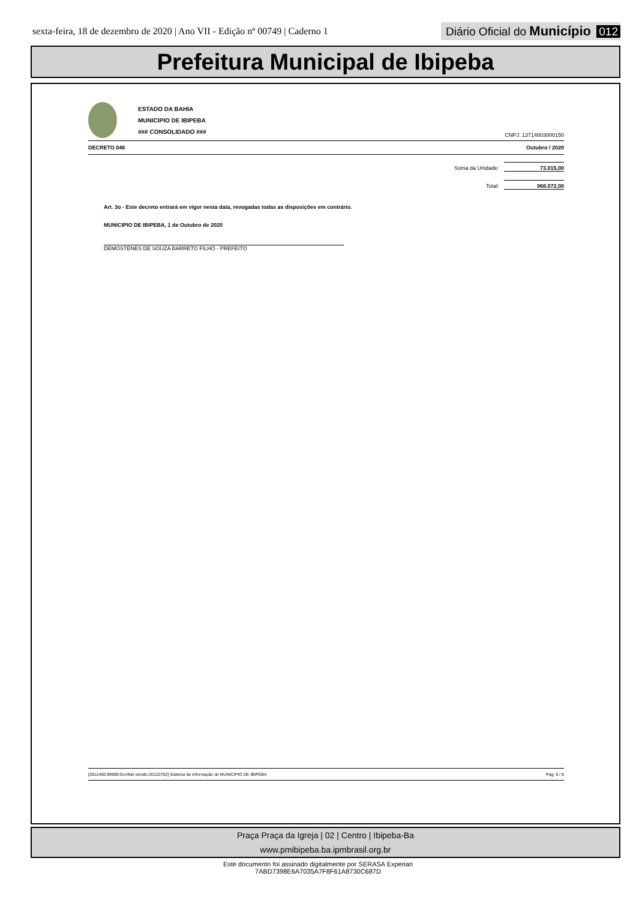sexta-feira, 18 de dezembro de 2020 | Ano VII - Edição nº 00749 | Caderno 1 Diário Oficial do Município 012
Prefeitura Municipal de Ibipeba
ESTADO DA BAHIA
MUNICIPIO DE IBIPEBA
### CONSOLIDADO ###
CNPJ: 13714803000150
DECRETO 046 Outubro / 2020
Soma da Unidade: 73.015,00
Total: 968.072,00
Art. 3o - Este decreto entrará em vigor nesta data, revogadas todas as disposições em contrário.
MUNICIPIO DE IBIPEBA, 1 de Outubro de 2020
DEMOSTENES DE SOUZA BARRETO FILHO - PREFEITO
[2912400:99999:GovNet versão:20120702] Sistema de Informação do MUNICIPIO DE IBIPEBA Pag: 8 / 8
Praça Praça da Igreja | 02 | Centro | Ibipeba-Ba
www.pmibipeba.ba.ipmbrasil.org.br
Este documento foi assinado digitalmente por SERASA Experian
7ABD7398E6A7035A7F8F61A8730C687D